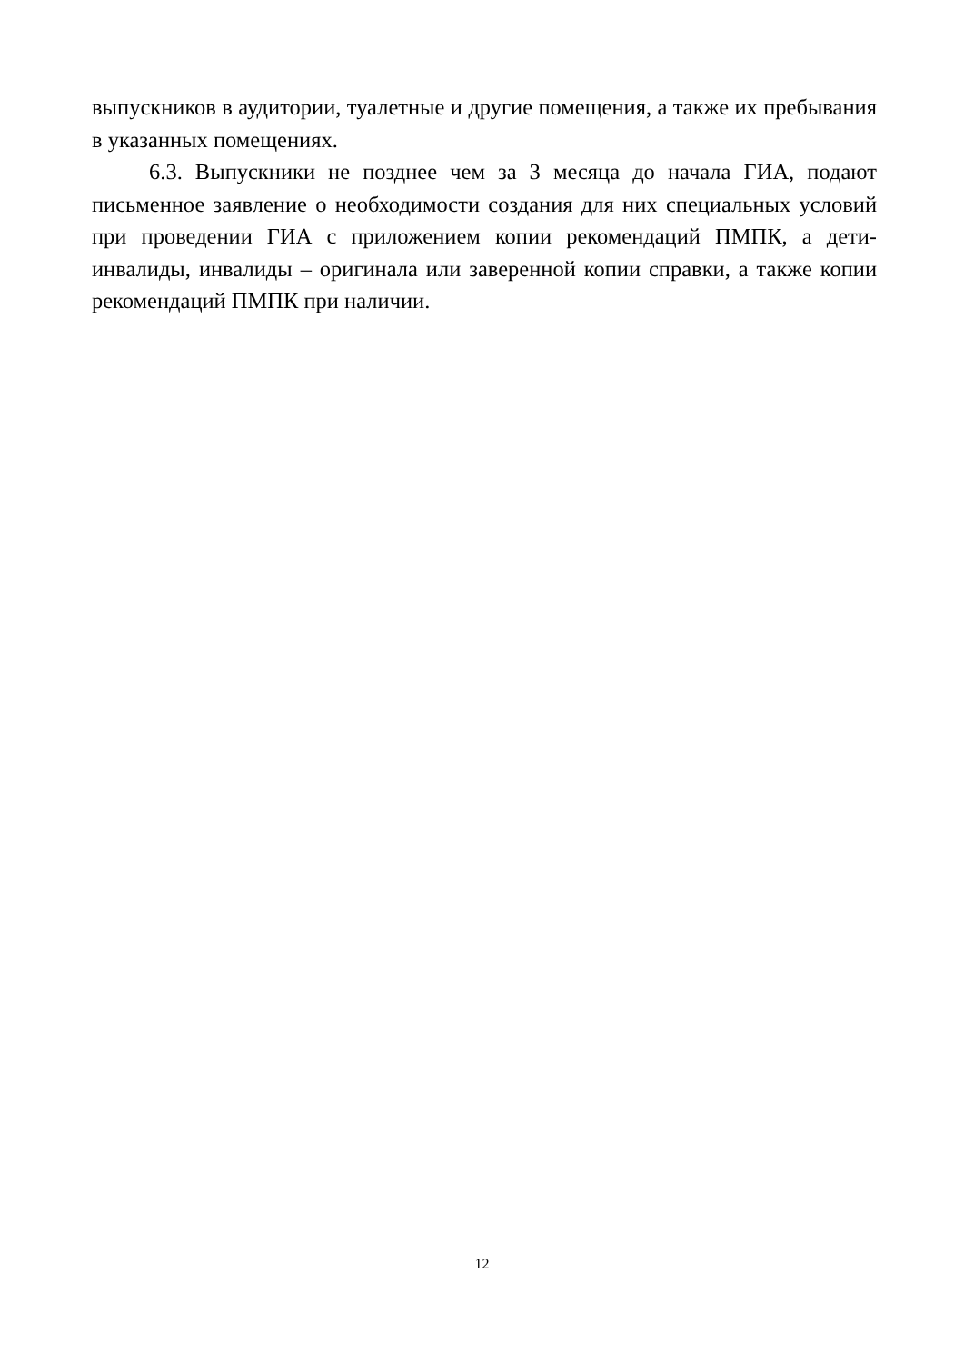выпускников в аудитории, туалетные и другие помещения, а также их пребывания в указанных помещениях.
6.3. Выпускники не позднее чем за 3 месяца до начала ГИА, подают письменное заявление о необходимости создания для них специальных условий при проведении ГИА с приложением копии рекомендаций ПМПК, а дети-инвалиды, инвалиды – оригинала или заверенной копии справки, а также копии рекомендаций ПМПК при наличии.
12